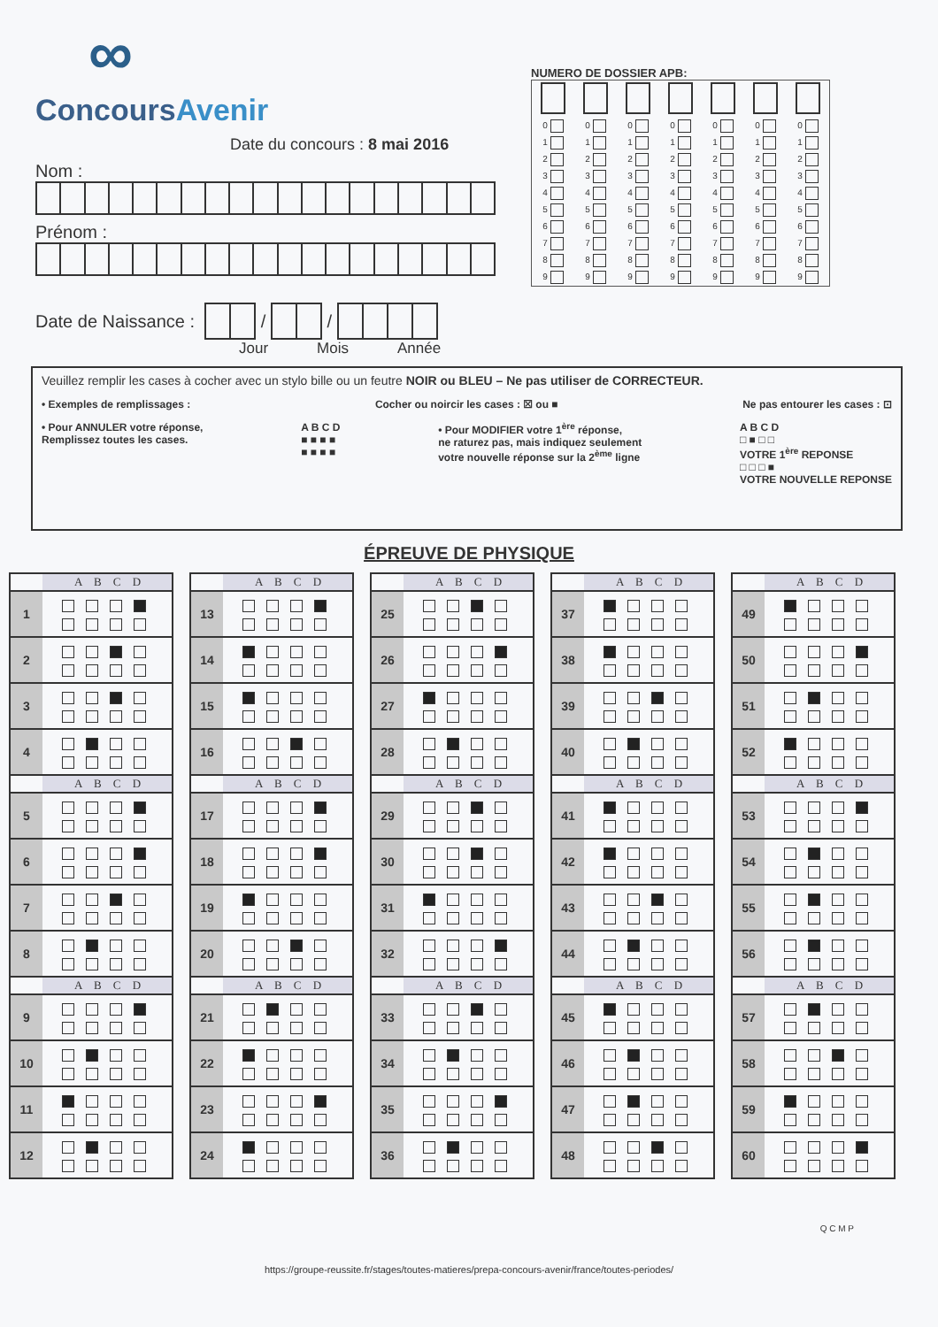∞
ConcoursAvenir
Date du concours : 8 mai 2016
Nom :
Prénom :
Date de Naissance : / /
Jour Mois Année
NUMERO DE DOSSIER APB:
| 0 | 0 | 0 | 0 | 0 | 0 | 0 |
| 1 | 1 | 1 | 1 | 1 | 1 | 1 |
| 2 | 2 | 2 | 2 | 2 | 2 | 2 |
| 3 | 3 | 3 | 3 | 3 | 3 | 3 |
| 4 | 4 | 4 | 4 | 4 | 4 | 4 |
| 5 | 5 | 5 | 5 | 5 | 5 | 5 |
| 6 | 6 | 6 | 6 | 6 | 6 | 6 |
| 7 | 7 | 7 | 7 | 7 | 7 | 7 |
| 8 | 8 | 8 | 8 | 8 | 8 | 8 |
| 9 | 9 | 9 | 9 | 9 | 9 | 9 |
Veuillez remplir les cases à cocher avec un stylo bille ou un feutre NOIR ou BLEU – Ne pas utiliser de CORRECTEUR.
• Exemples de remplissages : Cocher ou noircir les cases : ☒ ou ■ Ne pas entourer les cases : ⊡
• Pour ANNULER votre réponse,
Remplissez toutes les cases. A B C D
■ ■ ■ ■
■ ■ ■ ■ • Pour MODIFIER votre 1<sup>ère</sup> réponse,
ne raturez pas, mais indiquez seulement
votre nouvelle réponse sur la 2<sup>ème</sup> ligne A B C D
□ ■ □ □
VOTRE 1<sup>ère</sup> REPONSE
□ □ □ ■
VOTRE NOUVELLE REPONSE
ÉPREUVE DE PHYSIQUE
| | A B C D |
| 1 | |
| 2 | |
| 3 | |
| 4 | |
| | A B C D |
| 5 | |
| 6 | |
| 7 | |
| 8 | |
| | A B C D |
| 9 | |
| 10 | |
| 11 | |
| 12 | |
| | A B C D |
| 13 | |
| 14 | |
| 15 | |
| 16 | |
| | A B C D |
| 17 | |
| 18 | |
| 19 | |
| 20 | |
| | A B C D |
| 21 | |
| 22 | |
| 23 | |
| 24 | |
| | A B C D |
| 25 | |
| 26 | |
| 27 | |
| 28 | |
| | A B C D |
| 29 | |
| 30 | |
| 31 | |
| 32 | |
| | A B C D |
| 33 | |
| 34 | |
| 35 | |
| 36 | |
| | A B C D |
| 37 | |
| 38 | |
| 39 | |
| 40 | |
| | A B C D |
| 41 | |
| 42 | |
| 43 | |
| 44 | |
| | A B C D |
| 45 | |
| 46 | |
| 47 | |
| 48 | |
| | A B C D |
| 49 | |
| 50 | |
| 51 | |
| 52 | |
| | A B C D |
| 53 | |
| 54 | |
| 55 | |
| 56 | |
| | A B C D |
| 57 | |
| 58 | |
| 59 | |
| 60 | |
Q C M P
https://groupe-reussite.fr/stages/toutes-matieres/prepa-concours-avenir/france/toutes-periodes/